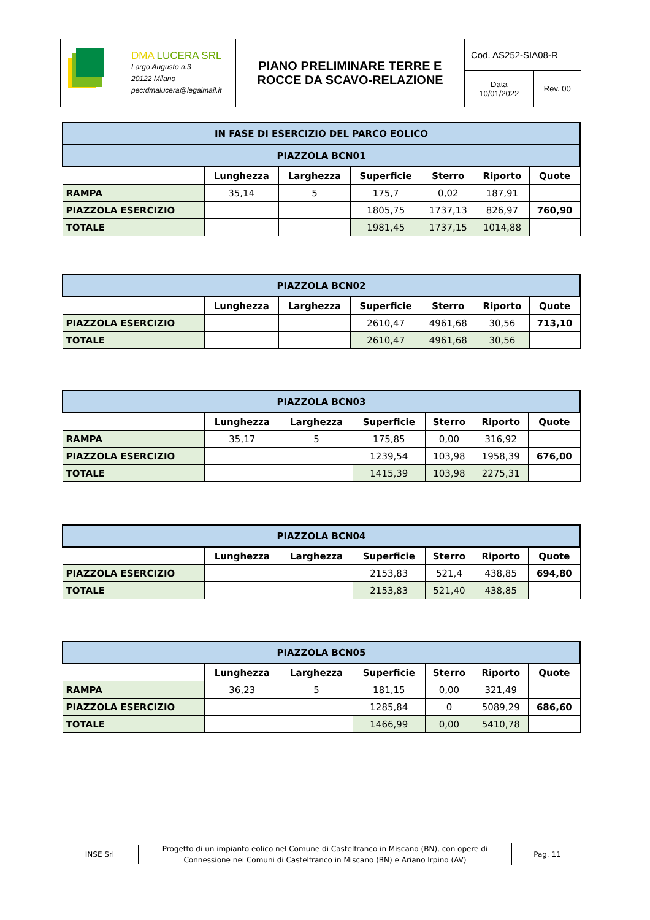| DMA LUCERA SRL Largo Augusto n.3 20122 Milano pec:dmalucera@legalmail.it | PIANO PRELIMINARE TERRE E ROCCE DA SCAVO-RELAZIONE | Cod. AS252-SIA08-R | |
| | | Data 10/01/2022 | Rev. 00 |
| IN FASE DI ESERCIZIO DEL PARCO EOLICO | | | | | | |
| PIAZZOLA BCN01 | | | | | | |
| | Lunghezza | Larghezza | Superficie | Sterro | Riporto | Quote |
| RAMPA | 35,14 | 5 | 175,7 | 0,02 | 187,91 | |
| PIAZZOLA ESERCIZIO | | | 1805,75 | 1737,13 | 826,97 | 760,90 |
| TOTALE | | | 1981,45 | 1737,15 | 1014,88 | |
| PIAZZOLA BCN02 | | | | | | |
| | Lunghezza | Larghezza | Superficie | Sterro | Riporto | Quote |
| PIAZZOLA ESERCIZIO | | | 2610,47 | 4961,68 | 30,56 | 713,10 |
| TOTALE | | | 2610,47 | 4961,68 | 30,56 | |
| PIAZZOLA BCN03 | | | | | | |
| | Lunghezza | Larghezza | Superficie | Sterro | Riporto | Quote |
| RAMPA | 35,17 | 5 | 175,85 | 0,00 | 316,92 | |
| PIAZZOLA ESERCIZIO | | | 1239,54 | 103,98 | 1958,39 | 676,00 |
| TOTALE | | | 1415,39 | 103,98 | 2275,31 | |
| PIAZZOLA BCN04 | | | | | | |
| | Lunghezza | Larghezza | Superficie | Sterro | Riporto | Quote |
| PIAZZOLA ESERCIZIO | | | 2153,83 | 521,4 | 438,85 | 694,80 |
| TOTALE | | | 2153,83 | 521,40 | 438,85 | |
| PIAZZOLA BCN05 | | | | | | |
| | Lunghezza | Larghezza | Superficie | Sterro | Riporto | Quote |
| RAMPA | 36,23 | 5 | 181,15 | 0,00 | 321,49 | |
| PIAZZOLA ESERCIZIO | | | 1285,84 | 0 | 5089,29 | 686,60 |
| TOTALE | | | 1466,99 | 0,00 | 5410,78 | |
INSE Srl
Progetto di un impianto eolico nel Comune di Castelfranco in Miscano (BN), con opere di Connessione nei Comuni di Castelfranco in Miscano (BN) e Ariano Irpino (AV)
Pag. 11